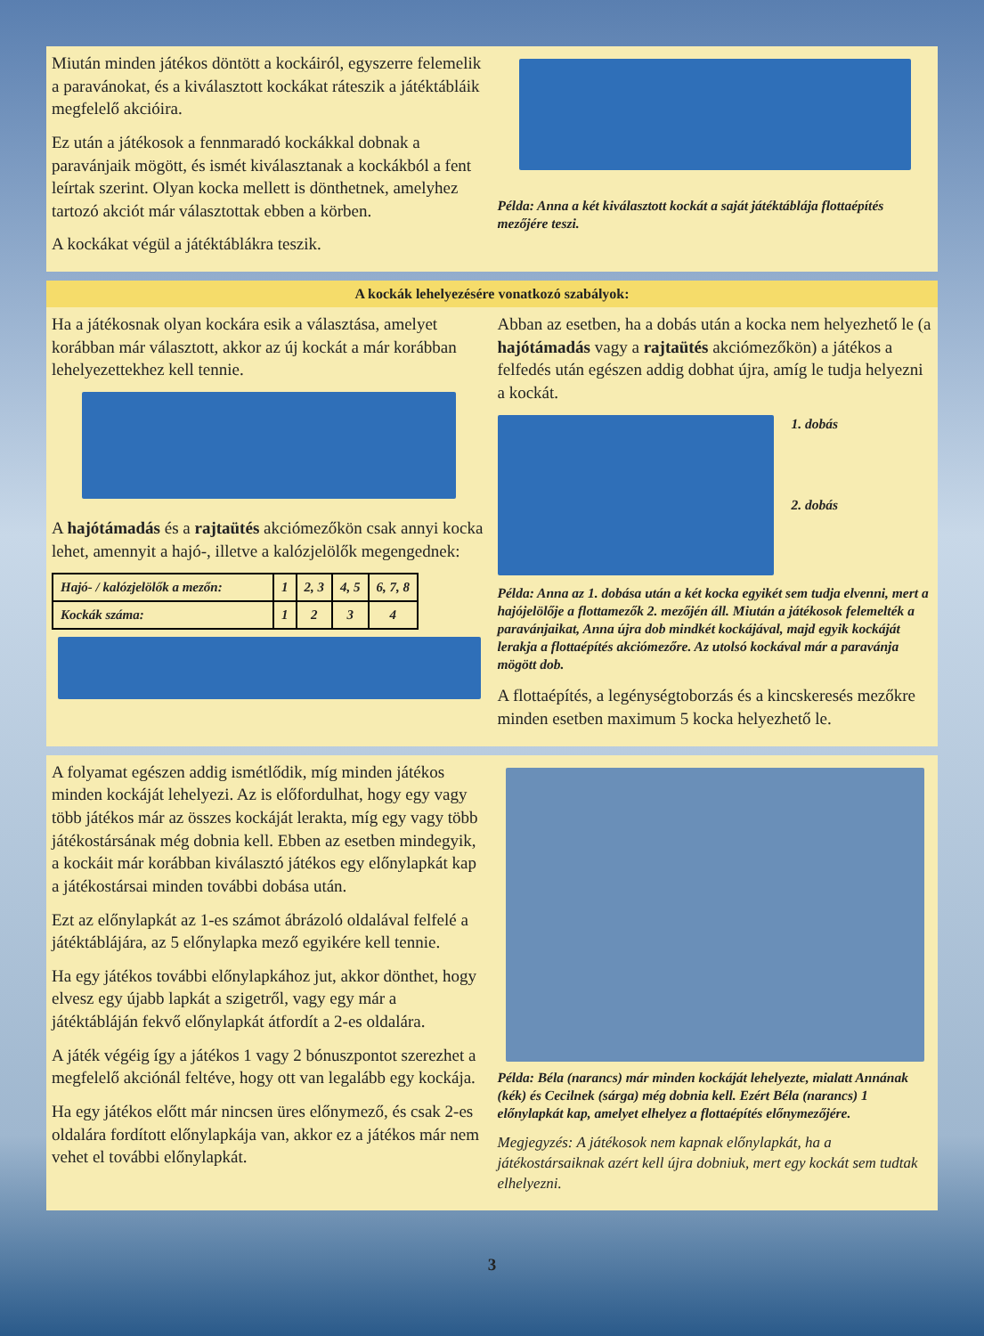Miután minden játékos döntött a kockáiról, egyszerre felemelik a paravánokat, és a kiválasztott kockákat ráteszik a játéktábláik megfelelő akcióira.
Ez után a játékosok a fennmaradó kockákkal dobnak a paravánjaik mögött, és ismét kiválasztanak a kockákból a fent leírtak szerint. Olyan kocka mellett is dönthetnek, amelyhez tartozó akciót már választottak ebben a körben.
A kockákat végül a játéktáblákra teszik.
Példa: Anna a két kiválasztott kockát a saját játéktáblája flottaépítés mezőjére teszi.
A kockák lehelyezésére vonatkozó szabályok:
Ha a játékosnak olyan kockára esik a választása, amelyet korábban már választott, akkor az új kockát a már korábban lehelyezettekhez kell tennie.
A hajótámadás és a rajtaütés akciómezőkön csak annyi kocka lehet, amennyit a hajó-, illetve a kalózjelölők megengednek:
| Hajó- / kalózjelölők a mezőn: | 1 | 2, 3 | 4, 5 | 6, 7, 8 |
| Kockák száma: | 1 | 2 | 3 | 4 |
Abban az esetben, ha a dobás után a kocka nem helyezhető le (a hajótámadás vagy a rajtaütés akciómezőkön) a játékos a felfedés után egészen addig dobhat újra, amíg le tudja helyezni a kockát.
1. dobás
2. dobás
Példa: Anna az 1. dobása után a két kocka egyikét sem tudja elvenni, mert a hajójelölője a flottamezők 2. mezőjén áll. Miután a játékosok felemelték a paravánjaikat, Anna újra dob mindkét kockájával, majd egyik kockáját lerakja a flottaépítés akciómezőre. Az utolsó kockával már a paravánja mögött dob.
A flottaépítés, a legénységtoborzás és a kincskeresés mezőkre minden esetben maximum 5 kocka helyezhető le.
A folyamat egészen addig ismétlődik, míg minden játékos minden kockáját lehelyezi. Az is előfordulhat, hogy egy vagy több játékos már az összes kockáját lerakta, míg egy vagy több játékostársának még dobnia kell. Ebben az esetben mindegyik, a kockáit már korábban kiválasztó játékos egy előnylapkát kap a játékostársai minden további dobása után.
Ezt az előnylapkát az 1-es számot ábrázoló oldalával felfelé a játéktáblájára, az 5 előnylapka mező egyikére kell tennie.
Ha egy játékos további előnylapkához jut, akkor dönthet, hogy elvesz egy újabb lapkát a szigetről, vagy egy már a játéktábláján fekvő előnylapkát átfordít a 2-es oldalára.
A játék végéig így a játékos 1 vagy 2 bónuszpontot szerezhet a megfelelő akciónál feltéve, hogy ott van legalább egy kockája.
Ha egy játékos előtt már nincsen üres előnymező, és csak 2-es oldalára fordított előnylapkája van, akkor ez a játékos már nem vehet el további előnylapkát.
Példa: Béla (narancs) már minden kockáját lehelyezte, mialatt Annának (kék) és Cecilnek (sárga) még dobnia kell. Ezért Béla (narancs) 1 előnylapkát kap, amelyet elhelyez a flottaépítés előnymezőjére.
Megjegyzés: A játékosok nem kapnak előnylapkát, ha a játékostársaiknak azért kell újra dobniuk, mert egy kockát sem tudtak elhelyezni.
3